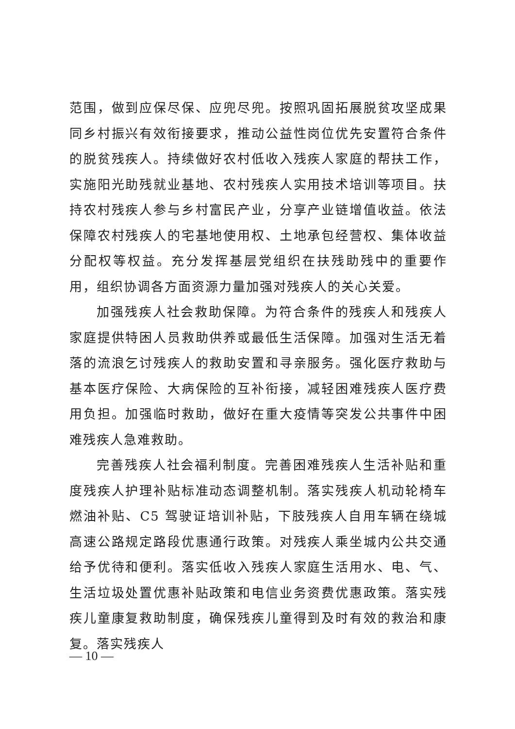范围，做到应保尽保、应兜尽兜。按照巩固拓展脱贫攻坚成果同乡村振兴有效衔接要求，推动公益性岗位优先安置符合条件的脱贫残疾人。持续做好农村低收入残疾人家庭的帮扶工作，实施阳光助残就业基地、农村残疾人实用技术培训等项目。扶持农村残疾人参与乡村富民产业，分享产业链增值收益。依法保障农村残疾人的宅基地使用权、土地承包经营权、集体收益分配权等权益。充分发挥基层党组织在扶残助残中的重要作用，组织协调各方面资源力量加强对残疾人的关心关爱。
加强残疾人社会救助保障。为符合条件的残疾人和残疾人家庭提供特困人员救助供养或最低生活保障。加强对生活无着落的流浪乞讨残疾人的救助安置和寻亲服务。强化医疗救助与基本医疗保险、大病保险的互补衔接，减轻困难残疾人医疗费用负担。加强临时救助，做好在重大疫情等突发公共事件中困难残疾人急难救助。
完善残疾人社会福利制度。完善困难残疾人生活补贴和重度残疾人护理补贴标准动态调整机制。落实残疾人机动轮椅车燃油补贴、C5 驾驶证培训补贴，下肢残疾人自用车辆在绕城高速公路规定路段优惠通行政策。对残疾人乘坐城内公共交通给予优待和便利。落实低收入残疾人家庭生活用水、电、气、生活垃圾处置优惠补贴政策和电信业务资费优惠政策。落实残疾儿童康复救助制度，确保残疾儿童得到及时有效的救治和康复。落实残疾人
— 10 —